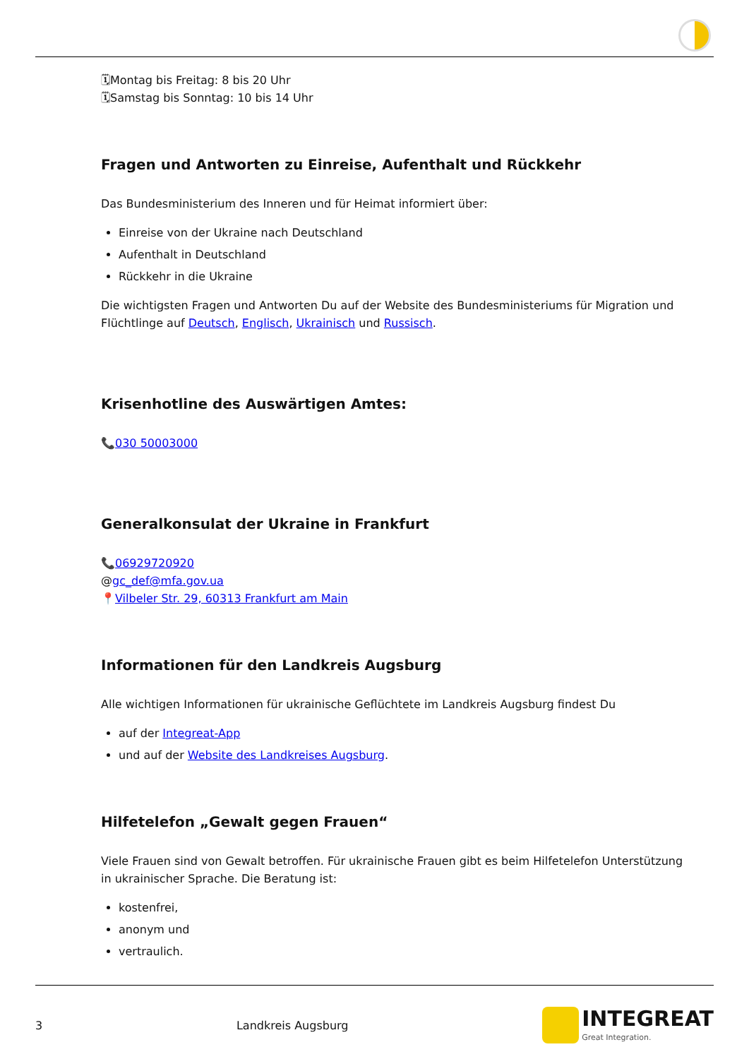🗓Montag bis Freitag: 8 bis 20 Uhr
🗓Samstag bis Sonntag: 10 bis 14 Uhr
Fragen und Antworten zu Einreise, Aufenthalt und Rückkehr
Das Bundesministerium des Inneren und für Heimat informiert über:
Einreise von der Ukraine nach Deutschland
Aufenthalt in Deutschland
Rückkehr in die Ukraine
Die wichtigsten Fragen und Antworten Du auf der Website des Bundesministeriums für Migration und Flüchtlinge auf Deutsch, Englisch, Ukrainisch und Russisch.
Krisenhotline des Auswärtigen Amtes:
📞030 50003000
Generalkonsulat der Ukraine in Frankfurt
📞06929720920
@gc_def@mfa.gov.ua
📍Vilbeler Str. 29, 60313 Frankfurt am Main
Informationen für den Landkreis Augsburg
Alle wichtigen Informationen für ukrainische Geflüchtete im Landkreis Augsburg findest Du
auf der Integreat-App
und auf der Website des Landkreises Augsburg.
Hilfetelefon „Gewalt gegen Frauen“
Viele Frauen sind von Gewalt betroffen. Für ukrainische Frauen gibt es beim Hilfetelefon Unterstützung in ukrainischer Sprache. Die Beratung ist:
kostenfrei,
anonym und
vertraulich.
3 Landkreis Augsburg
INTEGREAT
Great Integration.